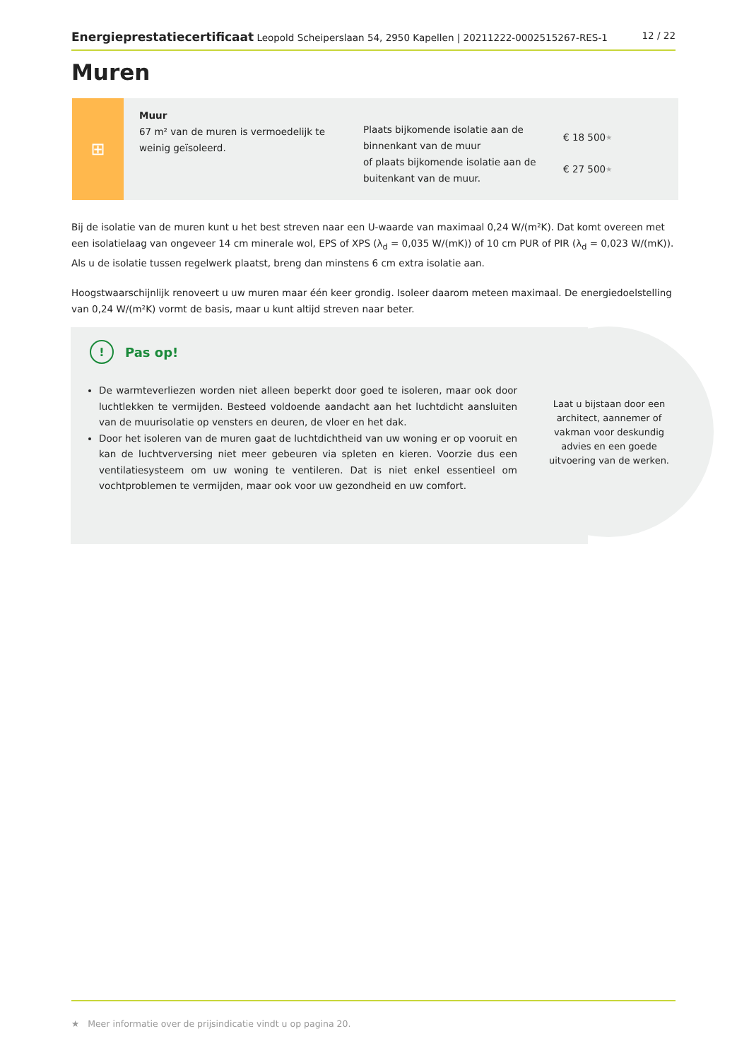Energieprestatiecertificaat Leopold Scheiperslaan 54, 2950 Kapellen | 20211222-0002515267-RES-1
12 / 22
Muren
⊞
Muur
67 m² van de muren is vermoedelijk te weinig geïsoleerd.
Plaats bijkomende isolatie aan de binnenkant van de muur
of plaats bijkomende isolatie aan de buitenkant van de muur.
€ 18 500★
€ 27 500★
Bij de isolatie van de muren kunt u het best streven naar een U-waarde van maximaal 0,24 W/(m²K). Dat komt overeen met een isolatielaag van ongeveer 14 cm minerale wol, EPS of XPS (λ<sub>d</sub> = 0,035 W/(mK)) of 10 cm PUR of PIR (λ<sub>d</sub> = 0,023 W/(mK)). Als u de isolatie tussen regelwerk plaatst, breng dan minstens 6 cm extra isolatie aan.
Hoogstwaarschijnlijk renoveert u uw muren maar één keer grondig. Isoleer daarom meteen maximaal. De energiedoelstelling van 0,24 W/(m²K) vormt de basis, maar u kunt altijd streven naar beter.
Laat u bijstaan door een architect, aannemer of vakman voor deskundig advies en een goede uitvoering van de werken.
! Pas op!
De warmteverliezen worden niet alleen beperkt door goed te isoleren, maar ook door luchtlekken te vermijden. Besteed voldoende aandacht aan het luchtdicht aansluiten van de muurisolatie op vensters en deuren, de vloer en het dak.
Door het isoleren van de muren gaat de luchtdichtheid van uw woning er op vooruit en kan de luchtverversing niet meer gebeuren via spleten en kieren. Voorzie dus een ventilatiesysteem om uw woning te ventileren. Dat is niet enkel essentieel om vochtproblemen te vermijden, maar ook voor uw gezondheid en uw comfort.
★ Meer informatie over de prijsindicatie vindt u op pagina 20.